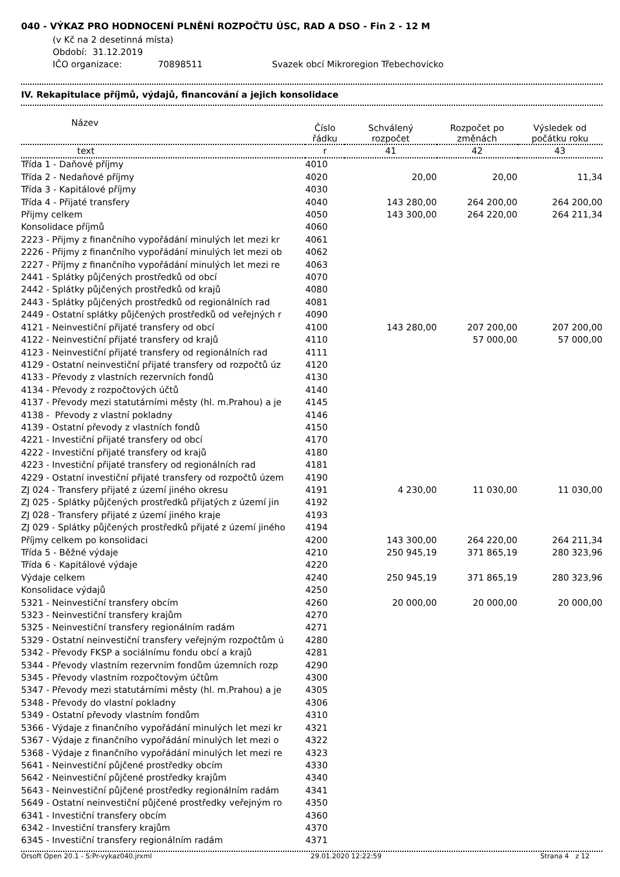040 - VÝKAZ PRO HODNOCENÍ PLNĚNÍ ROZPOČTU ÚSC, RAD A DSO - Fin 2 - 12 M
(v Kč na 2 desetinná místa)
Období: 31.12.2019
IČO organizace: 70898511 Svazek obcí Mikroregion Třebechovicko
IV. Rekapitulace příjmů, výdajů, financování a jejich konsolidace
| Název | Číslo řádku | Schválený rozpočet | Rozpočet po změnách | Výsledek od počátku roku |
| --- | --- | --- | --- | --- |
| text | r | 41 | 42 | 43 |
| Třída 1 - Daňové příjmy | 4010 | | | |
| Třída 2 - Nedaňové příjmy | 4020 | 20,00 | 20,00 | 11,34 |
| Třída 3 - Kapitálové příjmy | 4030 | | | |
| Třída 4 - Přijaté transfery | 4040 | 143 280,00 | 264 200,00 | 264 200,00 |
| Přijmy celkem | 4050 | 143 300,00 | 264 220,00 | 264 211,34 |
| Konsolidace příjmů | 4060 | | | |
| 2223 - Přijmy z finančního vypořádání minulých let mezi kr | 4061 | | | |
| 2226 - Přijmy z finančního vypořádání minulých let mezi ob | 4062 | | | |
| 2227 - Příjmy z finančního vypořádání minulých let mezi re | 4063 | | | |
| 2441 - Splátky půjčených prostředků od obcí | 4070 | | | |
| 2442 - Splátky půjčených prostředků od krajů | 4080 | | | |
| 2443 - Splátky půjčených prostředků od regionálních rad | 4081 | | | |
| 2449 - Ostatní splátky půjčených prostředků od veřejných r | 4090 | | | |
| 4121 - Neinvestiční přijaté transfery od obcí | 4100 | 143 280,00 | 207 200,00 | 207 200,00 |
| 4122 - Neinvestiční přijaté transfery od krajů | 4110 | | 57 000,00 | 57 000,00 |
| 4123 - Neinvestiční přijaté transfery od regionálních rad | 4111 | | | |
| 4129 - Ostatní neinvestiční přijaté transfery od rozpočtů úz | 4120 | | | |
| 4133 - Převody z vlastních rezervních fondů | 4130 | | | |
| 4134 - Převody z rozpočtových účtů | 4140 | | | |
| 4137 - Převody mezi statutárními městy (hl. m.Prahou) a je | 4145 | | | |
| 4138 - Převody z vlastní pokladny | 4146 | | | |
| 4139 - Ostatní převody z vlastních fondů | 4150 | | | |
| 4221 - Investiční přijaté transfery od obcí | 4170 | | | |
| 4222 - Investiční přijaté transfery od krajů | 4180 | | | |
| 4223 - Investiční přijaté transfery od regionálních rad | 4181 | | | |
| 4229 - Ostatní investiční přijaté transfery od rozpočtů územ | 4190 | | | |
| ZJ 024 - Transfery přijaté z území jiného okresu | 4191 | 4 230,00 | 11 030,00 | 11 030,00 |
| ZJ 025 - Splátky půjčených prostředků přijatých z území jin | 4192 | | | |
| ZJ 028 - Transfery přijaté z území jiného kraje | 4193 | | | |
| ZJ 029 - Splátky půjčených prostředků přijaté z území jiného | 4194 | | | |
| Příjmy celkem po konsolidaci | 4200 | 143 300,00 | 264 220,00 | 264 211,34 |
| Třída 5 - Běžné výdaje | 4210 | 250 945,19 | 371 865,19 | 280 323,96 |
| Třída 6 - Kapitálové výdaje | 4220 | | | |
| Výdaje celkem | 4240 | 250 945,19 | 371 865,19 | 280 323,96 |
| Konsolidace výdajů | 4250 | | | |
| 5321 - Neinvestiční transfery obcím | 4260 | 20 000,00 | 20 000,00 | 20 000,00 |
| 5323 - Neinvestiční transfery krajům | 4270 | | | |
| 5325 - Neinvestiční transfery regionálním radám | 4271 | | | |
| 5329 - Ostatní neinvestiční transfery veřejným rozpočtům ú | 4280 | | | |
| 5342 - Převody FKSP a sociálnímu fondu obcí a krajů | 4281 | | | |
| 5344 - Převody vlastním rezervním fondům územních rozp | 4290 | | | |
| 5345 - Převody vlastním rozpočtovým účtům | 4300 | | | |
| 5347 - Převody mezi statutárními městy (hl. m.Prahou) a je | 4305 | | | |
| 5348 - Převody do vlastní pokladny | 4306 | | | |
| 5349 - Ostatní převody vlastním fondům | 4310 | | | |
| 5366 - Výdaje z finančního vypořádání minulých let mezi kr | 4321 | | | |
| 5367 - Výdaje z finančního vypořádání minulých let mezi o | 4322 | | | |
| 5368 - Výdaje z finančního vypořádání minulých let mezi re | 4323 | | | |
| 5641 - Neinvestiční půjčené prostředky obcím | 4330 | | | |
| 5642 - Neinvestiční půjčené prostředky krajům | 4340 | | | |
| 5643 - Neinvestiční půjčené prostředky regionálním radám | 4341 | | | |
| 5649 - Ostatní neinvestiční půjčené prostředky veřejným ro | 4350 | | | |
| 6341 - Investiční transfery obcím | 4360 | | | |
| 6342 - Investiční transfery krajům | 4370 | | | |
| 6345 - Investiční transfery regionálním radám | 4371 | | | |
Orsoft Open 20.1 - S:Pr-vykaz040.jrxml 29.01.2020 12:22:59 Strana 4 z 12